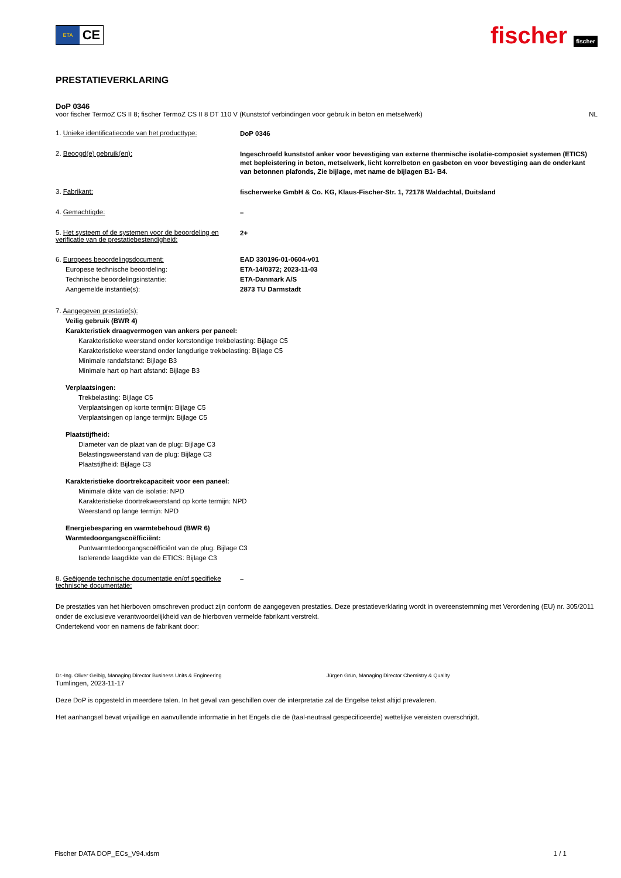ETA
CE
fischer fischer
PRESTATIEVERKLARING
DoP 0346
voor fischer TermoZ CS II 8; fischer TermoZ CS II 8 DT 110 V (Kunststof verbindingen voor gebruik in beton en metselwerk) NL
1. Unieke identificatiecode van het producttype:
DoP 0346
2. Beoogd(e) gebruik(en):
Ingeschroefd kunststof anker voor bevestiging van externe thermische isolatie-composiet systemen (ETICS) met bepleistering in beton, metselwerk, licht korrelbeton en gasbeton en voor bevestiging aan de onderkant van betonnen plafonds, Zie bijlage, met name de bijlagen B1- B4.
3. Fabrikant:
fischerwerke GmbH & Co. KG, Klaus-Fischer-Str. 1, 72178 Waldachtal, Duitsland
4. Gemachtigde:
–
5. Het systeem of de systemen voor de beoordeling en verificatie van de prestatiebestendigheid:
2+
6. Europees beoordelingsdocument:
Europese technische beoordeling:
Technische beoordelingsinstantie:
Aangemelde instantie(s):
EAD 330196-01-0604-v01
ETA-14/0372; 2023-11-03
ETA-Danmark A/S
2873 TU Darmstadt
7. Aangegeven prestatie(s):
Veilig gebruik (BWR 4)
Karakteristiek draagvermogen van ankers per paneel:
Karakteristieke weerstand onder kortstondige trekbelasting: Bijlage C5
Karakteristieke weerstand onder langdurige trekbelasting: Bijlage C5
Minimale randafstand: Bijlage B3
Minimale hart op hart afstand: Bijlage B3
Verplaatsingen:
Trekbelasting: Bijlage C5
Verplaatsingen op korte termijn: Bijlage C5
Verplaatsingen op lange termijn: Bijlage C5
Plaatstijfheid:
Diameter van de plaat van de plug: Bijlage C3
Belastingsweerstand van de plug: Bijlage C3
Plaatstijfheid: Bijlage C3
Karakteristieke doortrekcapaciteit voor een paneel:
Minimale dikte van de isolatie: NPD
Karakteristieke doortrekweerstand op korte termijn: NPD
Weerstand op lange termijn: NPD
Energiebesparing en warmtebehoud (BWR 6)
Warmtedoorgangscoëfficiënt:
Puntwarmtedoorgangscoëfficiënt van de plug: Bijlage C3
Isolerende laagdikte van de ETICS: Bijlage C3
8. Geëigende technische documentatie en/of specifieke technische documentatie:
–
De prestaties van het hierboven omschreven product zijn conform de aangegeven prestaties. Deze prestatieverklaring wordt in overeenstemming met Verordening (EU) nr. 305/2011 onder de exclusieve verantwoordelijkheid van de hierboven vermelde fabrikant verstrekt.
Ondertekend voor en namens de fabrikant door:
Dr.-Ing. Oliver Geibig, Managing Director Business Units & Engineering Jürgen Grün, Managing Director Chemistry & Quality
Tumlingen, 2023-11-17
Deze DoP is opgesteld in meerdere talen. In het geval van geschillen over de interpretatie zal de Engelse tekst altijd prevaleren.
Het aanhangsel bevat vrijwillige en aanvullende informatie in het Engels die de (taal-neutraal gespecificeerde) wettelijke vereisten overschrijdt.
Fischer DATA DOP_ECs_V94.xlsm 1 / 1